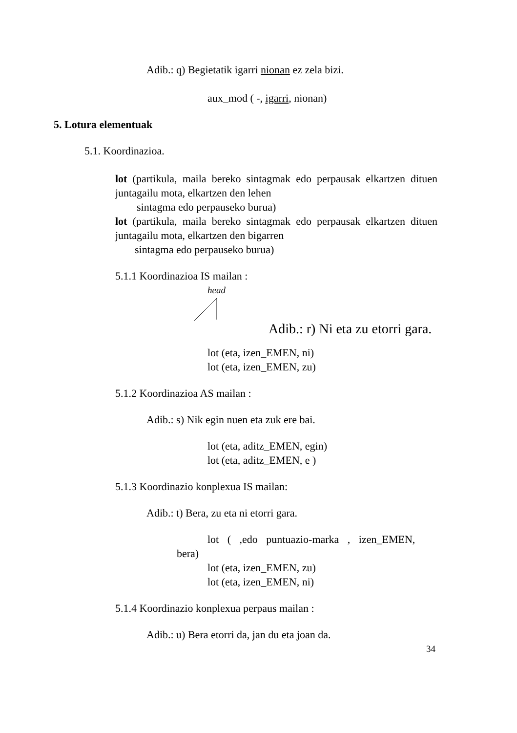Adib.: q) Begietatik igarri nionan ez zela bizi.
aux_mod ( -, igarri, nionan)
5. Lotura elementuak
5.1. Koordinazioa.
lot (partikula, maila bereko sintagmak edo perpausak elkartzen dituen juntagailu mota, elkartzen den lehen
sintagma edo perpauseko burua)
lot (partikula, maila bereko sintagmak edo perpausak elkartzen dituen juntagailu mota, elkartzen den bigarren
sintagma edo perpauseko burua)
5.1.1 Koordinazioa IS mailan :
head
Adib.: r) Ni eta zu etorri gara.
lot (eta, izen_EMEN, ni)
lot (eta, izen_EMEN, zu)
5.1.2 Koordinazioa AS mailan :
Adib.: s) Nik egin nuen eta zuk ere bai.
lot (eta, aditz_EMEN, egin)
lot (eta, aditz_EMEN, e )
5.1.3 Koordinazio konplexua IS mailan:
Adib.: t) Bera, zu eta ni etorri gara.
lot ( ,edo puntuazio-marka , izen_EMEN,
bera)
lot (eta, izen_EMEN, zu)
lot (eta, izen_EMEN, ni)
5.1.4 Koordinazio konplexua perpaus mailan :
Adib.: u) Bera etorri da, jan du eta joan da.
34